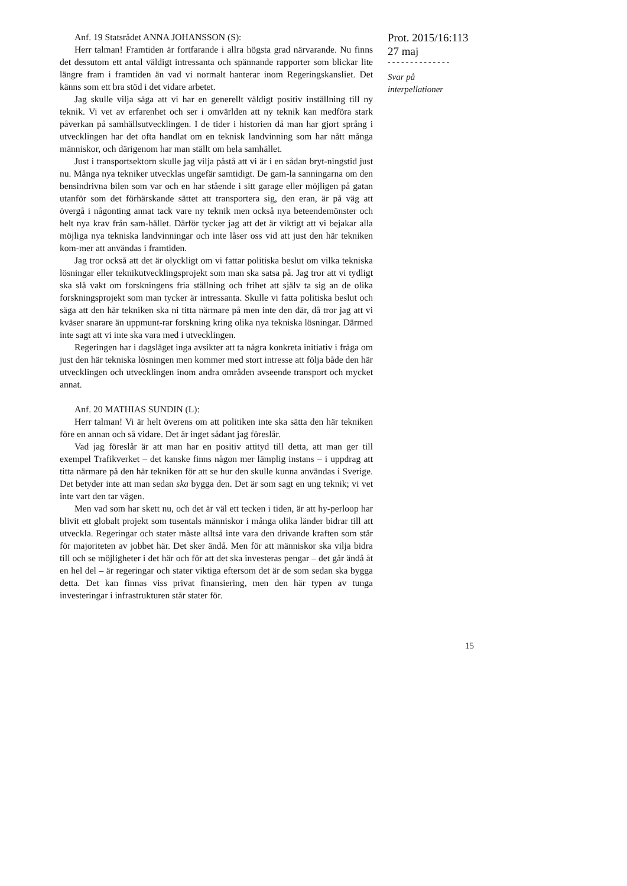Prot. 2015/16:113
27 maj
--------------
Svar på
interpellationer
Anf. 19 Statsrådet ANNA JOHANSSON (S):
Herr talman! Framtiden är fortfarande i allra högsta grad närvarande. Nu finns det dessutom ett antal väldigt intressanta och spännande rapporter som blickar lite längre fram i framtiden än vad vi normalt hanterar inom Regeringskansliet. Det känns som ett bra stöd i det vidare arbetet.
Jag skulle vilja säga att vi har en generellt väldigt positiv inställning till ny teknik. Vi vet av erfarenhet och ser i omvärlden att ny teknik kan medföra stark påverkan på samhällsutvecklingen. I de tider i historien då man har gjort språng i utvecklingen har det ofta handlat om en teknisk landvinning som har nått många människor, och därigenom har man ställt om hela samhället.
Just i transportsektorn skulle jag vilja påstå att vi är i en sådan bryt-ningstid just nu. Många nya tekniker utvecklas ungefär samtidigt. De gam-la sanningarna om den bensindrivna bilen som var och en har stående i sitt garage eller möjligen på gatan utanför som det förhärskande sättet att transportera sig, den eran, är på väg att övergå i någonting annat tack vare ny teknik men också nya beteendemönster och helt nya krav från sam-hället. Därför tycker jag att det är viktigt att vi bejakar alla möjliga nya tekniska landvinningar och inte låser oss vid att just den här tekniken kom-mer att användas i framtiden.
Jag tror också att det är olyckligt om vi fattar politiska beslut om vilka tekniska lösningar eller teknikutvecklingsprojekt som man ska satsa på. Jag tror att vi tydligt ska slå vakt om forskningens fria ställning och frihet att själv ta sig an de olika forskningsprojekt som man tycker är intressanta. Skulle vi fatta politiska beslut och säga att den här tekniken ska ni titta närmare på men inte den där, då tror jag att vi kväser snarare än uppmunt-rar forskning kring olika nya tekniska lösningar. Därmed inte sagt att vi inte ska vara med i utvecklingen.
Regeringen har i dagsläget inga avsikter att ta några konkreta initiativ i fråga om just den här tekniska lösningen men kommer med stort intresse att följa både den här utvecklingen och utvecklingen inom andra områden avseende transport och mycket annat.
Anf. 20 MATHIAS SUNDIN (L):
Herr talman! Vi är helt överens om att politiken inte ska sätta den här tekniken före en annan och så vidare. Det är inget sådant jag föreslår.
Vad jag föreslår är att man har en positiv attityd till detta, att man ger till exempel Trafikverket – det kanske finns någon mer lämplig instans – i uppdrag att titta närmare på den här tekniken för att se hur den skulle kunna användas i Sverige. Det betyder inte att man sedan ska bygga den. Det är som sagt en ung teknik; vi vet inte vart den tar vägen.
Men vad som har skett nu, och det är väl ett tecken i tiden, är att hy-perloop har blivit ett globalt projekt som tusentals människor i många olika länder bidrar till att utveckla. Regeringar och stater måste alltså inte vara den drivande kraften som står för majoriteten av jobbet här. Det sker ändå. Men för att människor ska vilja bidra till och se möjligheter i det här och för att det ska investeras pengar – det går ändå åt en hel del – är regeringar och stater viktiga eftersom det är de som sedan ska bygga detta. Det kan finnas viss privat finansiering, men den här typen av tunga investeringar i infrastrukturen står stater för.
15